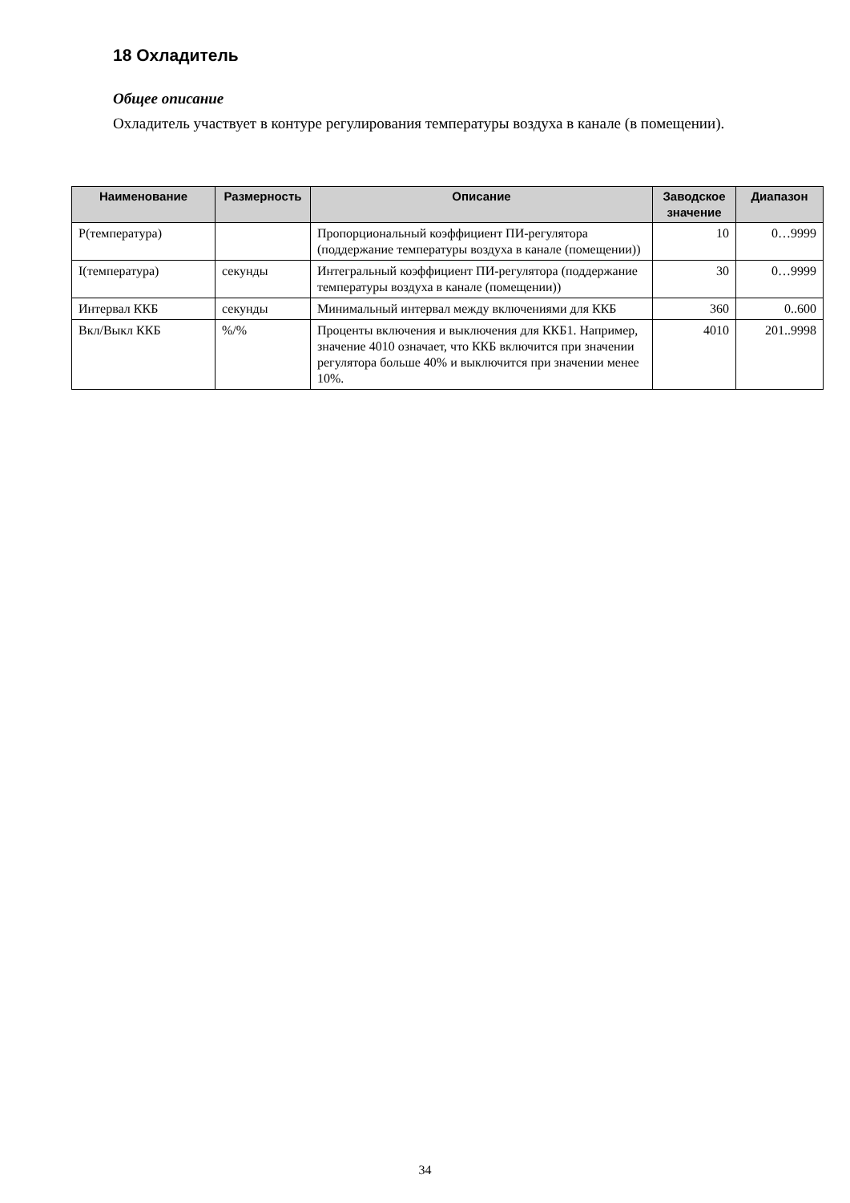18 Охладитель
Общее описание
Охладитель участвует в контуре регулирования температуры воздуха в канале (в помещении).
| Наименование | Размерность | Описание | Заводское значение | Диапазон |
| --- | --- | --- | --- | --- |
| Р(температура) | | Пропорциональный коэффициент ПИ-регулятора (поддержание температуры воздуха в канале (помещении)) | 10 | 0…9999 |
| I(температура) | секунды | Интегральный коэффициент ПИ-регулятора (поддержание температуры воздуха в канале (помещении)) | 30 | 0…9999 |
| Интервал ККБ | секунды | Минимальный интервал между включениями для ККБ | 360 | 0..600 |
| Вкл/Выкл ККБ | %/% | Проценты включения и выключения для ККБ1. Например, значение 4010 означает, что ККБ включится при значении регулятора больше 40% и выключится при значении менее 10%. | 4010 | 201..9998 |
34